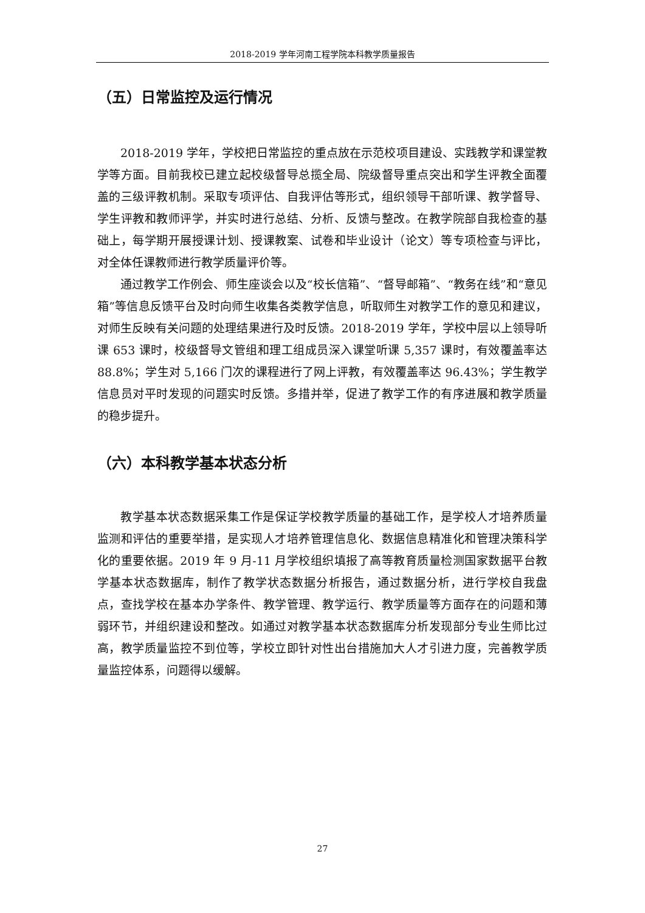2018-2019 学年河南工程学院本科教学质量报告
（五）日常监控及运行情况
2018-2019 学年，学校把日常监控的重点放在示范校项目建设、实践教学和课堂教学等方面。目前我校已建立起校级督导总揽全局、院级督导重点突出和学生评教全面覆盖的三级评教机制。采取专项评估、自我评估等形式，组织领导干部听课、教学督导、学生评教和教师评学，并实时进行总结、分析、反馈与整改。在教学院部自我检查的基础上，每学期开展授课计划、授课教案、试卷和毕业设计（论文）等专项检查与评比，对全体任课教师进行教学质量评价等。
通过教学工作例会、师生座谈会以及“校长信箱”、“督导邮箱”、“教务在线”和“意见箱”等信息反馈平台及时向师生收集各类教学信息，听取师生对教学工作的意见和建议，对师生反映有关问题的处理结果进行及时反馈。2018-2019 学年，学校中层以上领导听课 653 课时，校级督导文管组和理工组成员深入课堂听课 5,357 课时，有效覆盖率达 88.8%；学生对 5,166 门次的课程进行了网上评教，有效覆盖率达 96.43%；学生教学信息员对平时发现的问题实时反馈。多措并举，促进了教学工作的有序进展和教学质量的稳步提升。
（六）本科教学基本状态分析
教学基本状态数据采集工作是保证学校教学质量的基础工作，是学校人才培养质量监测和评估的重要举措，是实现人才培养管理信息化、数据信息精准化和管理决策科学化的重要依据。2019 年 9 月-11 月学校组织填报了高等教育质量检测国家数据平台教学基本状态数据库，制作了教学状态数据分析报告，通过数据分析，进行学校自我盘点，查找学校在基本办学条件、教学管理、教学运行、教学质量等方面存在的问题和薄弱环节，并组织建设和整改。如通过对教学基本状态数据库分析发现部分专业生师比过高，教学质量监控不到位等，学校立即针对性出台措施加大人才引进力度，完善教学质量监控体系，问题得以缓解。
27